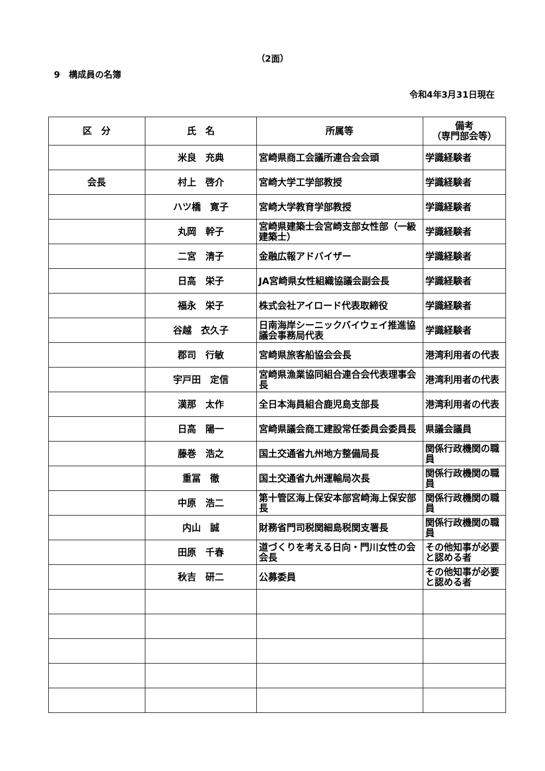（2面）
9　構成員の名簿
令和4年3月31日現在
| 区 分 | 氏 名 | 所属等 | 備考 （専門部会等） |
| --- | --- | --- | --- |
| | 米良 充典 | 宮崎県商工会議所連合会会頭 | 学識経験者 |
| 会長 | 村上 啓介 | 宮崎大学工学部教授 | 学識経験者 |
| | ハツ橋 寛子 | 宮崎大学教育学部教授 | 学識経験者 |
| | 丸岡 幹子 | 宮崎県建築士会宮崎支部女性部（一級建築士） | 学識経験者 |
| | 二宮 清子 | 金融広報アドバイザー | 学識経験者 |
| | 日高 栄子 | JA宮崎県女性組織協議会副会長 | 学識経験者 |
| | 福永 栄子 | 株式会社アイロード代表取締役 | 学識経験者 |
| | 谷越 衣久子 | 日南海岸シーニックバイウェイ推進協議会事務局代表 | 学識経験者 |
| | 郡司 行敏 | 宮崎県旅客船協会会長 | 港湾利用者の代表 |
| | 宇戸田 定信 | 宮崎県漁業協同組合連合会代表理事会長 | 港湾利用者の代表 |
| | 漢那 太作 | 全日本海員組合鹿児島支部長 | 港湾利用者の代表 |
| | 日高 陽一 | 宮崎県議会商工建設常任委員会委員長 | 県議会議員 |
| | 藤巻 浩之 | 国土交通省九州地方整備局長 | 関係行政機関の職員 |
| | 重冨 徹 | 国土交通省九州運輸局次長 | 関係行政機関の職員 |
| | 中原 浩二 | 第十管区海上保安本部宮崎海上保安部長 | 関係行政機関の職員 |
| | 内山 誠 | 財務省門司税関細島税関支署長 | 関係行政機関の職員 |
| | 田原 千春 | 道づくりを考える日向・門川女性の会会長 | その他知事が必要と認める者 |
| | 秋吉 研二 | 公募委員 | その他知事が必要と認める者 |